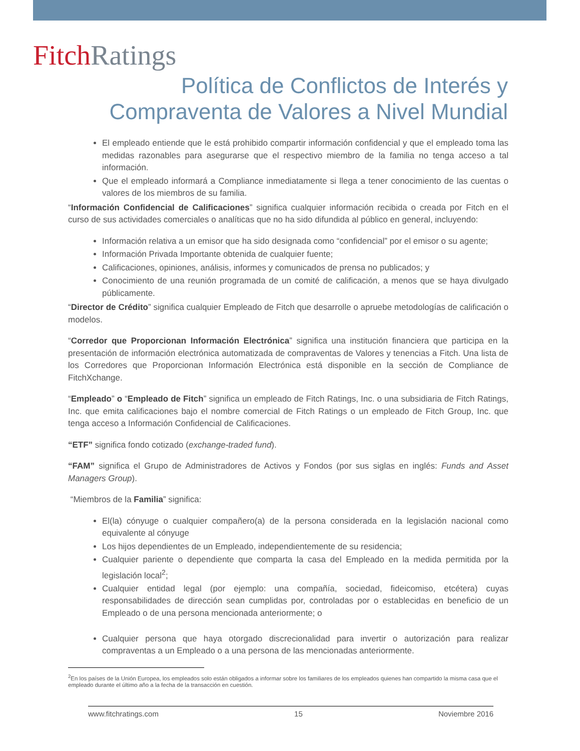Fitch Ratings
Política de Conflictos de Interés y
Compraventa de Valores a Nivel Mundial
El empleado entiende que le está prohibido compartir información confidencial y que el empleado toma las medidas razonables para asegurarse que el respectivo miembro de la familia no tenga acceso a tal información.
Que el empleado informará a Compliance inmediatamente si llega a tener conocimiento de las cuentas o valores de los miembros de su familia.
“Información Confidencial de Calificaciones” significa cualquier información recibida o creada por Fitch en el curso de sus actividades comerciales o analíticas que no ha sido difundida al público en general, incluyendo:
Información relativa a un emisor que ha sido designada como “confidencial” por el emisor o su agente;
Información Privada Importante obtenida de cualquier fuente;
Calificaciones, opiniones, análisis, informes y comunicados de prensa no publicados; y
Conocimiento de una reunión programada de un comité de calificación, a menos que se haya divulgado públicamente.
“Director de Crédito” significa cualquier Empleado de Fitch que desarrolle o apruebe metodologías de calificación o modelos.
“Corredor que Proporcionan Información Electrónica” significa una institución financiera que participa en la presentación de información electrónica automatizada de compraventas de Valores y tenencias a Fitch. Una lista de los Corredores que Proporcionan Información Electrónica está disponible en la sección de Compliance de FitchXchange.
“Empleado” o “Empleado de Fitch” significa un empleado de Fitch Ratings, Inc. o una subsidiaria de Fitch Ratings, Inc. que emita calificaciones bajo el nombre comercial de Fitch Ratings o un empleado de Fitch Group, Inc. que tenga acceso a Información Confidencial de Calificaciones.
“ETF” significa fondo cotizado (exchange-traded fund).
“FAM” significa el Grupo de Administradores de Activos y Fondos (por sus siglas en inglés: Funds and Asset Managers Group).
“Miembros de la Familia” significa:
El(la) cónyuge o cualquier compañero(a) de la persona considerada en la legislación nacional como equivalente al cónyuge
Los hijos dependientes de un Empleado, independientemente de su residencia;
Cualquier pariente o dependiente que comparta la casa del Empleado en la medida permitida por la legislación local<sup>2</sup>;
Cualquier entidad legal (por ejemplo: una compañía, sociedad, fideicomiso, etcétera) cuyas responsabilidades de dirección sean cumplidas por, controladas por o establecidas en beneficio de un Empleado o de una persona mencionada anteriormente; o
Cualquier persona que haya otorgado discrecionalidad para invertir o autorización para realizar compraventas a un Empleado o a una persona de las mencionadas anteriormente.
<sup>2</sup> En los países de la Unión Europea, los empleados solo están obligados a informar sobre los familiares de los empleados quienes han compartido la misma casa que el empleado durante el último año a la fecha de la transacción en cuestión.
www.fitchratings.com 15 Noviembre 2016